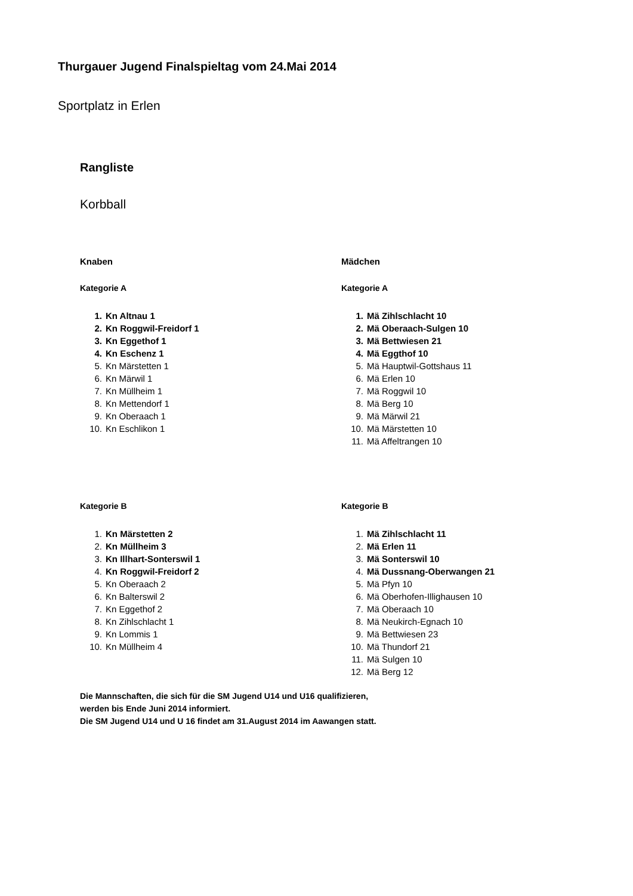Thurgauer Jugend Finalspieltag vom 24.Mai 2014
Sportplatz in Erlen
Rangliste
Korbball
Knaben
Kategorie A
1. Kn Altnau 1
2. Kn Roggwil-Freidorf 1
3. Kn Eggethof 1
4. Kn Eschenz 1
5. Kn Märstetten 1
6. Kn Märwil 1
7. Kn Müllheim 1
8. Kn Mettendorf 1
9. Kn Oberaach 1
10. Kn Eschlikon 1
Mädchen
Kategorie A
1. Mä Zihlschlacht 10
2. Mä Oberaach-Sulgen 10
3. Mä Bettwiesen 21
4. Mä Eggthof 10
5. Mä Hauptwil-Gottshaus 11
6. Mä Erlen 10
7. Mä Roggwil 10
8. Mä Berg 10
9. Mä Märwil 21
10. Mä Märstetten 10
11. Mä Affeltrangen 10
Kategorie B
1. Kn Märstetten 2
2. Kn Müllheim 3
3. Kn Illhart-Sonterswil 1
4. Kn Roggwil-Freidorf 2
5. Kn Oberaach 2
6. Kn Balterswil 2
7. Kn Eggethof 2
8. Kn Zihlschlacht 1
9. Kn Lommis 1
10. Kn Müllheim 4
Kategorie B
1. Mä Zihlschlacht 11
2. Mä Erlen 11
3. Mä Sonterswil 10
4. Mä Dussnang-Oberwangen 21
5. Mä Pfyn 10
6. Mä Oberhofen-Illighausen 10
7. Mä Oberaach 10
8. Mä Neukirch-Egnach 10
9. Mä Bettwiesen 23
10. Mä Thundorf 21
11. Mä Sulgen 10
12. Mä Berg 12
Die Mannschaften, die sich für die SM Jugend U14 und U16 qualifizieren,
werden bis Ende Juni 2014 informiert.
Die SM Jugend U14 und U 16 findet am 31.August 2014 im Aawangen statt.